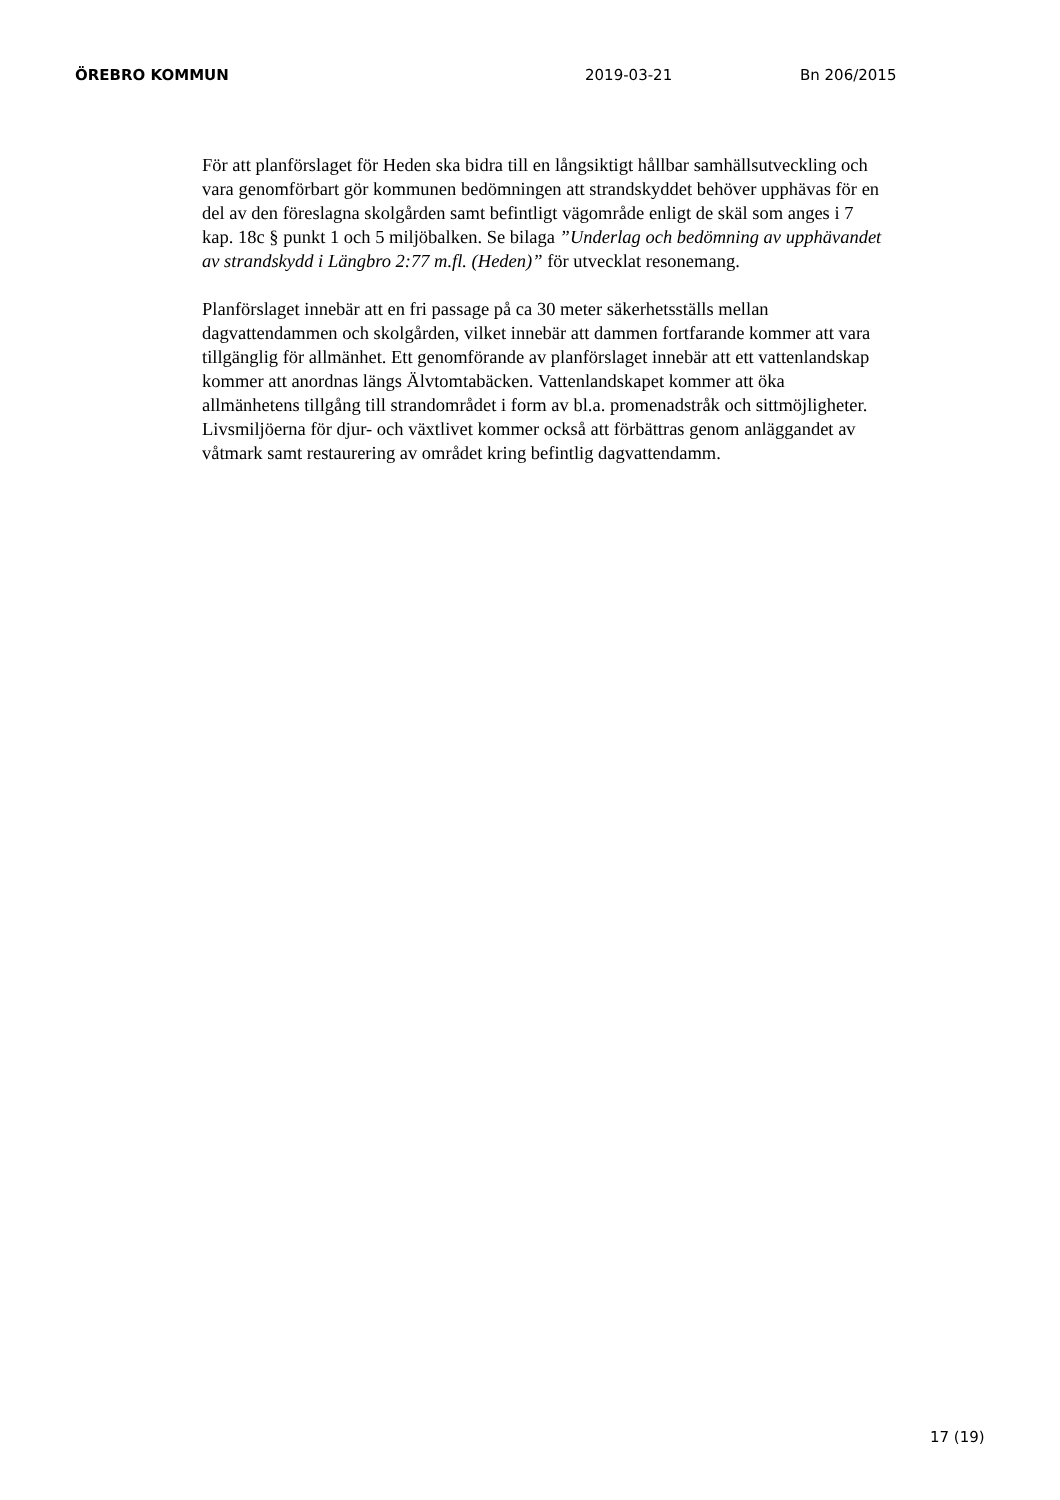ÖREBRO KOMMUN 2019-03-21 Bn 206/2015
För att planförslaget för Heden ska bidra till en långsiktigt hållbar samhällsutveckling och vara genomförbart gör kommunen bedömningen att strandskyddet behöver upphävas för en del av den föreslagna skolgården samt befintligt vägområde enligt de skäl som anges i 7 kap. 18c § punkt 1 och 5 miljöbalken. Se bilaga ”Underlag och bedömning av upphävandet av strandskydd i Längbro 2:77 m.fl. (Heden)” för utvecklat resonemang.
Planförslaget innebär att en fri passage på ca 30 meter säkerhetsställs mellan dagvattendammen och skolgården, vilket innebär att dammen fortfarande kommer att vara tillgänglig för allmänhet. Ett genomförande av planförslaget innebär att ett vattenlandskap kommer att anordnas längs Älvtomtabäcken. Vattenlandskapet kommer att öka allmänhetens tillgång till strandområdet i form av bl.a. promenadstråk och sittmöjligheter. Livsmiljöerna för djur- och växtlivet kommer också att förbättras genom anläggandet av våtmark samt restaurering av området kring befintlig dagvattendamm.
17 (19)